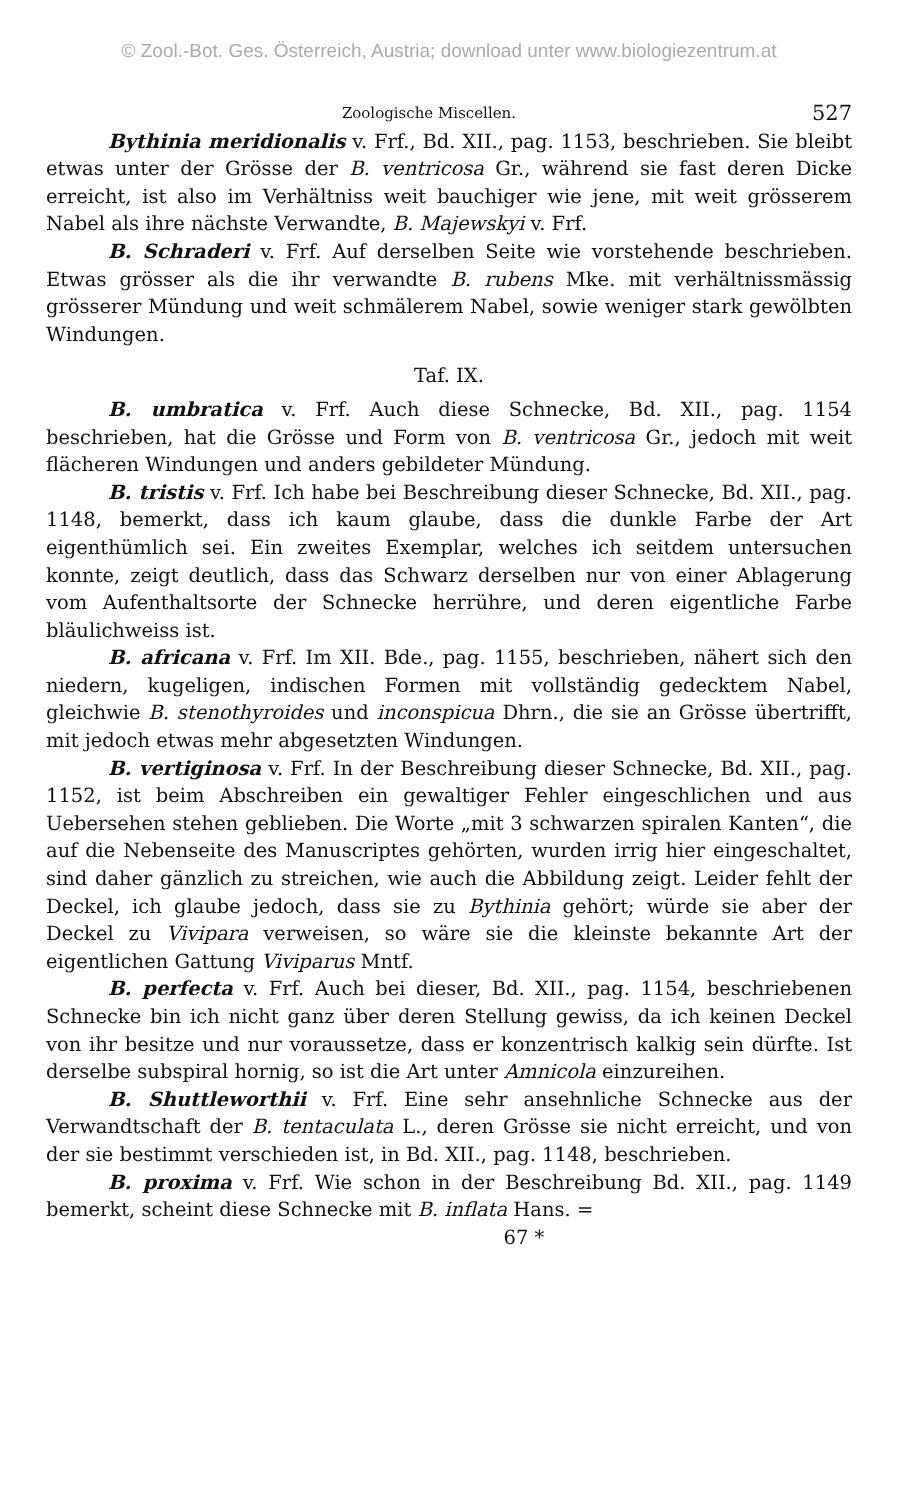© Zool.-Bot. Ges. Österreich, Austria; download unter www.biologiezentrum.at
Zoologische Miscellen. 527
Bythinia meridionalis v. Frf., Bd. XII., pag. 1153, beschrieben. Sie bleibt etwas unter der Grösse der B. ventricosa Gr., während sie fast deren Dicke erreicht, ist also im Verhältniss weit bauchiger wie jene, mit weit grösserem Nabel als ihre nächste Verwandte, B. Majewskyi v. Frf.
B. Schraderi v. Frf. Auf derselben Seite wie vorstehende beschrieben. Etwas grösser als die ihr verwandte B. rubens Mke. mit verhältnissmässig grösserer Mündung und weit schmälerem Nabel, sowie weniger stark gewölbten Windungen.
Taf. IX.
B. umbratica v. Frf. Auch diese Schnecke, Bd. XII., pag. 1154 beschrieben, hat die Grösse und Form von B. ventricosa Gr., jedoch mit weit flächeren Windungen und anders gebildeter Mündung.
B. tristis v. Frf. Ich habe bei Beschreibung dieser Schnecke, Bd. XII., pag. 1148, bemerkt, dass ich kaum glaube, dass die dunkle Farbe der Art eigenthümlich sei. Ein zweites Exemplar, welches ich seitdem untersuchen konnte, zeigt deutlich, dass das Schwarz derselben nur von einer Ablagerung vom Aufenthaltsorte der Schnecke herrühre, und deren eigentliche Farbe bläulichweiss ist.
B. africana v. Frf. Im XII. Bde., pag. 1155, beschrieben, nähert sich den niedern, kugeligen, indischen Formen mit vollständig gedecktem Nabel, gleichwie B. stenothyroides und inconspicua Dhrn., die sie an Grösse übertrifft, mit jedoch etwas mehr abgesetzten Windungen.
B. vertiginosa v. Frf. In der Beschreibung dieser Schnecke, Bd. XII., pag. 1152, ist beim Abschreiben ein gewaltiger Fehler eingeschlichen und aus Uebersehen stehen geblieben. Die Worte „mit 3 schwarzen spiralen Kanten“, die auf die Nebenseite des Manuscriptes gehörten, wurden irrig hier eingeschaltet, sind daher gänzlich zu streichen, wie auch die Abbildung zeigt. Leider fehlt der Deckel, ich glaube jedoch, dass sie zu Bythinia gehört; würde sie aber der Deckel zu Vivipara verweisen, so wäre sie die kleinste bekannte Art der eigentlichen Gattung Viviparus Mntf.
B. perfecta v. Frf. Auch bei dieser, Bd. XII., pag. 1154, beschriebenen Schnecke bin ich nicht ganz über deren Stellung gewiss, da ich keinen Deckel von ihr besitze und nur voraussetze, dass er konzentrisch kalkig sein dürfte. Ist derselbe subspiral hornig, so ist die Art unter Amnicola einzureihen.
B. Shuttleworthii v. Frf. Eine sehr ansehnliche Schnecke aus der Verwandtschaft der B. tentaculata L., deren Grösse sie nicht erreicht, und von der sie bestimmt verschieden ist, in Bd. XII., pag. 1148, beschrieben.
B. proxima v. Frf. Wie schon in der Beschreibung Bd. XII., pag. 1149 bemerkt, scheint diese Schnecke mit B. inflata Hans. =
67 *